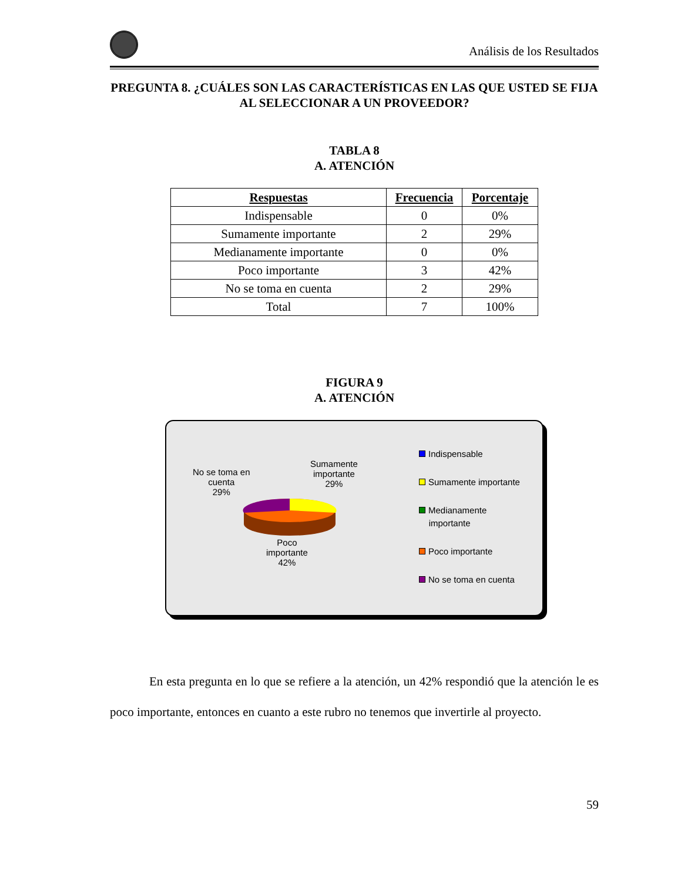Análisis de los Resultados
PREGUNTA 8. ¿CUÁLES SON LAS CARACTERÍSTICAS EN LAS QUE USTED SE FIJA AL SELECCIONAR A UN PROVEEDOR?
TABLA 8
A. ATENCIÓN
| Respuestas | Frecuencia | Porcentaje |
| --- | --- | --- |
| Indispensable | 0 | 0% |
| Sumamente importante | 2 | 29% |
| Medianamente importante | 0 | 0% |
| Poco importante | 3 | 42% |
| No se toma en cuenta | 2 | 29% |
| Total | 7 | 100% |
FIGURA 9
A. ATENCIÓN
No se toma en
cuenta
29%
Sumamente
importante
29%
Poco
importante
42%
Indispensable
Sumamente importante
Medianamente
importante
Poco importante
No se toma en cuenta
En esta pregunta en lo que se refiere a la atención, un 42% respondió que la atención le es poco importante, entonces en cuanto a este rubro no tenemos que invertirle al proyecto.
59